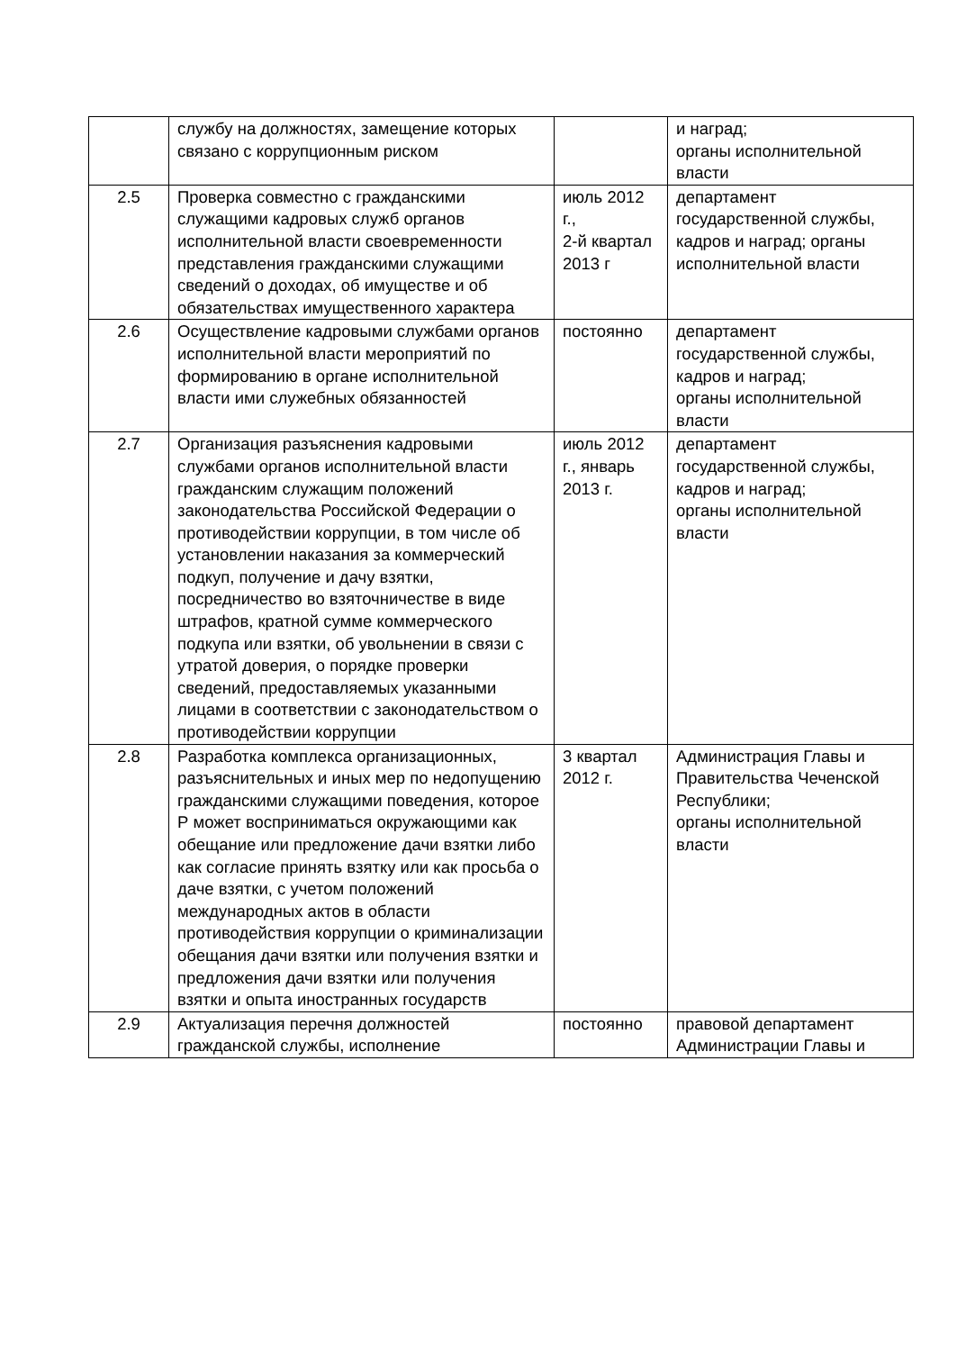| | службу на должностях, замещение которых связано с коррупционным риском | | и наград; органы исполнительной власти |
| 2.5 | Проверка совместно с гражданскими служащими кадровых служб органов исполнительной власти своевременности представления гражданскими служащими сведений о доходах, об имуществе и об обязательствах имущественного характера | июль 2012 г., 2-й квартал 2013 г | департамент государственной службы, кадров и наград; органы исполнительной власти |
| 2.6 | Осуществление кадровыми службами органов исполнительной власти мероприятий по формированию в органе исполнительной власти ими служебных обязанностей | постоянно | департамент государственной службы, кадров и наград; органы исполнительной власти |
| 2.7 | Организация разъяснения кадровыми службами органов исполнительной власти гражданским служащим положений законодательства Российской Федерации о противодействии коррупции, в том числе об установлении наказания за коммерческий подкуп, получение и дачу взятки, посредничество во взяточничестве в виде штрафов, кратной сумме коммерческого подкупа или взятки, об увольнении в связи с утратой доверия, о порядке проверки сведений, предоставляемых указанными лицами в соответствии с законодательством о противодействии коррупции | июль 2012 г., январь 2013 г. | департамент государственной службы, кадров и наград; органы исполнительной власти |
| 2.8 | Разработка комплекса организационных, разъяснительных и иных мер по недопущению гражданскими служащими поведения, которое Р может восприниматься окружающими как обещание или предложение дачи взятки либо как согласие принять взятку или как просьба о даче взятки, с учетом положений международных актов в области противодействия коррупции о криминализации обещания дачи взятки или получения взятки и предложения дачи взятки или получения взятки и опыта иностранных государств | 3 квартал 2012 г. | Администрация Главы и Правительства Чеченской Республики; органы исполнительной власти |
| 2.9 | Актуализация перечня должностей гражданской службы, исполнение | постоянно | правовой департамент Администрации Главы и |